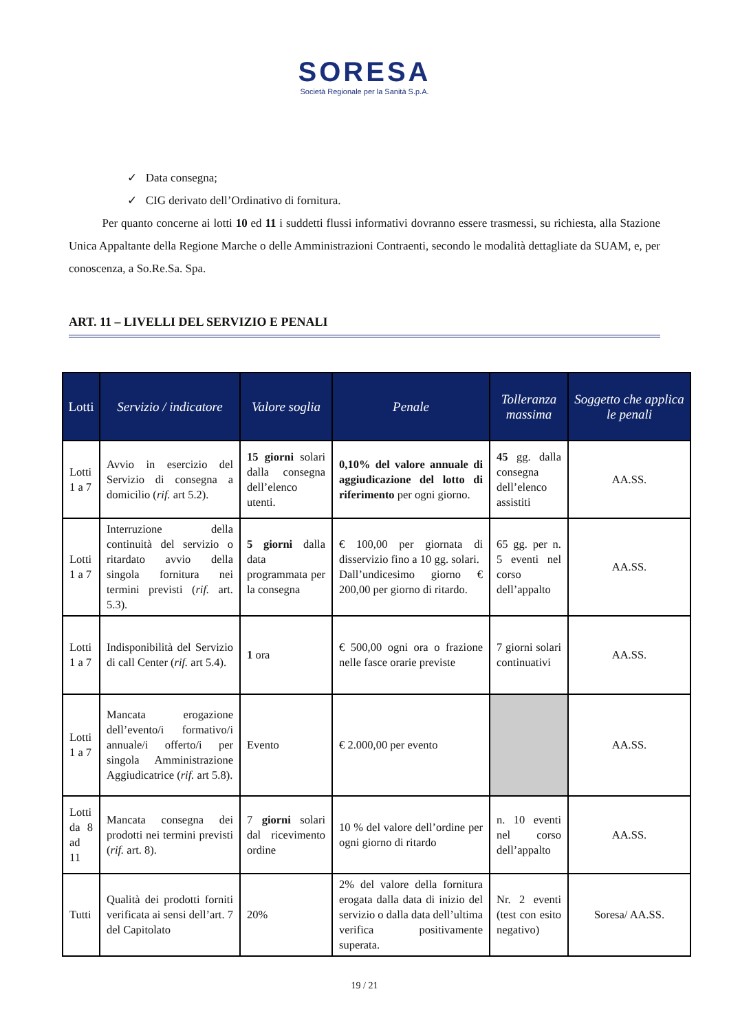SORESA
Società Regionale per la Sanità S.p.A.
✓ Data consegna;
✓ CIG derivato dell’Ordinativo di fornitura.
Per quanto concerne ai lotti 10 ed 11 i suddetti flussi informativi dovranno essere trasmessi, su richiesta, alla Stazione Unica Appaltante della Regione Marche o delle Amministrazioni Contraenti, secondo le modalità dettagliate da SUAM, e, per conoscenza, a So.Re.Sa. Spa.
ART. 11 – LIVELLI DEL SERVIZIO E PENALI
| Lotti | Servizio / indicatore | Valore soglia | Penale | Tolleranza massima | Soggetto che applica le penali |
| --- | --- | --- | --- | --- | --- |
| Lotti 1 a 7 | Avvio in esercizio del Servizio di consegna a domicilio ( rif. art 5.2). | 15 giorni solari dalla consegna dell’elenco utenti. | 0,10% del valore annuale di aggiudicazione del lotto di riferimento per ogni giorno. | 45 gg. dalla consegna dell’elenco assistiti | AA.SS. |
| Lotti 1 a 7 | Interruzione della continuità del servizio o ritardato avvio della singola fornitura nei termini previsti ( rif. art. 5.3). | 5 giorni dalla data programmata per la consegna | € 100,00 per giornata di disservizio fino a 10 gg. solari. Dall’undicesimo giorno € 200,00 per giorno di ritardo. | 65 gg. per n. 5 eventi nel corso dell’appalto | AA.SS. |
| Lotti 1 a 7 | Indisponibilità del Servizio di call Center ( rif. art 5.4). | 1 ora | € 500,00 ogni ora o frazione nelle fasce orarie previste | 7 giorni solari continuativi | AA.SS. |
| Lotti 1 a 7 | Mancata erogazione dell’evento/i formativo/i annuale/i offerto/i per singola Amministrazione Aggiudicatrice ( rif. art 5.8). | Evento | € 2.000,00 per evento | | AA.SS. |
| Lotti da 8 ad 11 | Mancata consegna dei prodotti nei termini previsti ( rif. art. 8). | 7 giorni solari dal ricevimento ordine | 10 % del valore dell’ordine per ogni giorno di ritardo | n. 10 eventi nel corso dell’appalto | AA.SS. |
| Tutti | Qualità dei prodotti forniti verificata ai sensi dell’art. 7 del Capitolato | 20% | 2% del valore della fornitura erogata dalla data di inizio del servizio o dalla data dell’ultima verifica positivamente superata. | Nr. 2 eventi (test con esito negativo) | Soresa/ AA.SS. |
19 / 21